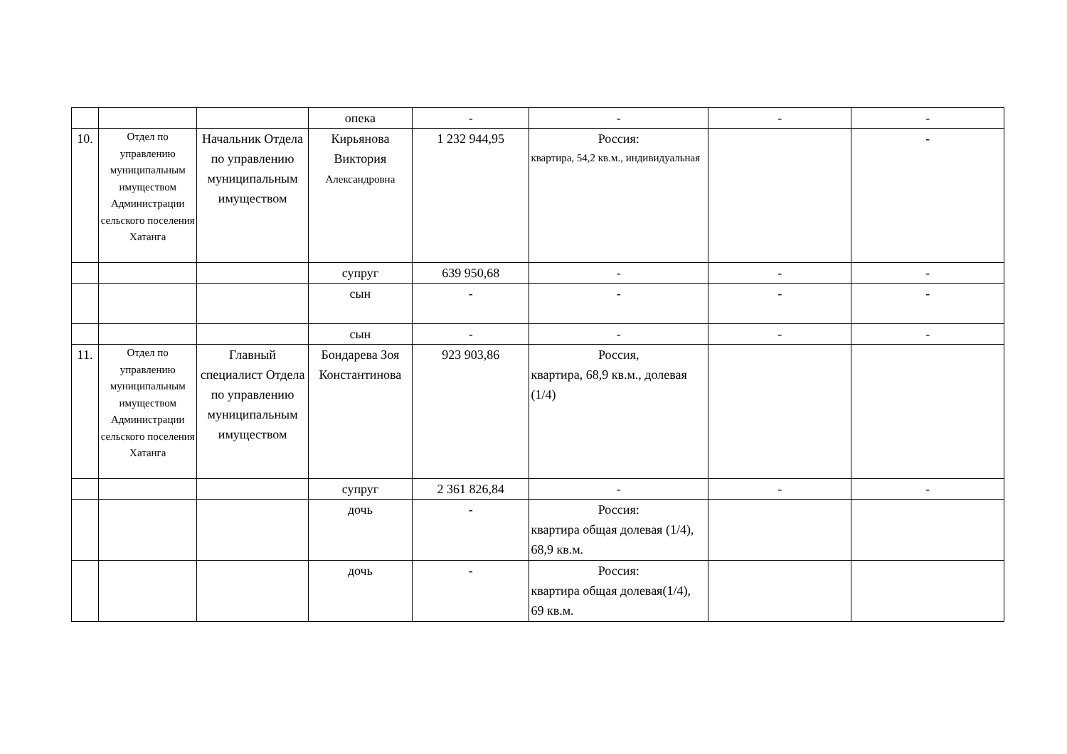| | | | опека | - | - | - | - |
| 10. | Отдел по управлению муниципальным имуществом Администрации сельского поселения Хатанга | Начальник Отдела по управлению муниципальным имуществом | Кирьянова Виктория Александровна | 1 232 944,95 | Россия: квартира, 54,2 кв.м., индивидуальная | | - |
| | | | супруг | 639 950,68 | - | - | - |
| | | | сын | - | - | - | - |
| | | | сын | - | - | - | - |
| 11. | Отдел по управлению муниципальным имуществом Администрации сельского поселения Хатанга | Главный специалист Отдела по управлению муниципальным имуществом | Бондарева Зоя Константинова | 923 903,86 | Россия, квартира, 68,9 кв.м., долевая (1/4) | | |
| | | | супруг | 2 361 826,84 | - | - | - |
| | | | дочь | - | Россия: квартира общая долевая (1/4), 68,9 кв.м. | | |
| | | | дочь | - | Россия: квартира общая долевая(1/4), 69 кв.м. | | |